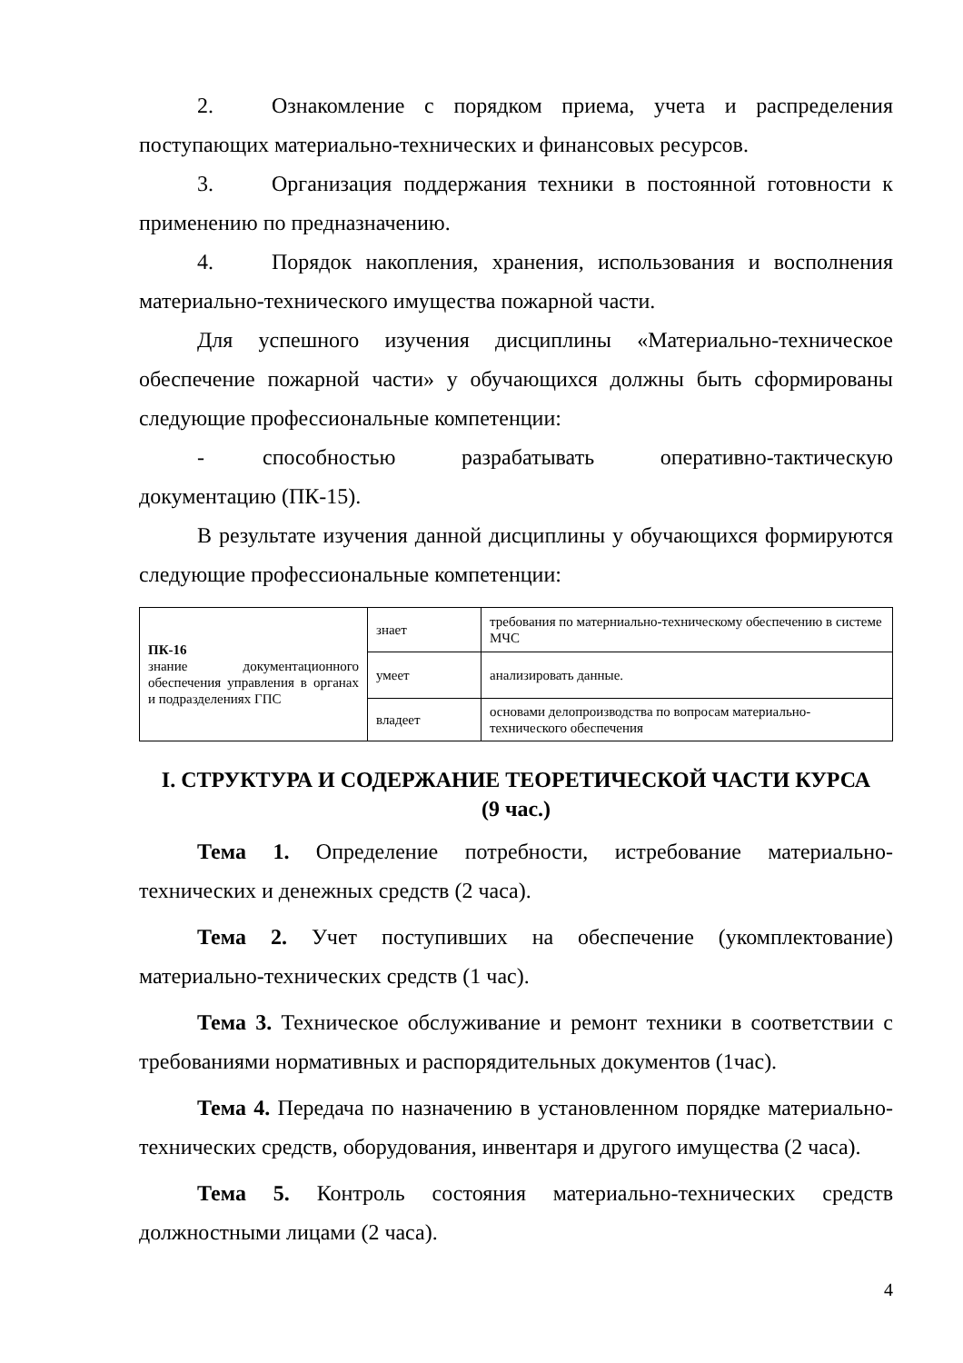2. Ознакомление с порядком приема, учета и распределения поступающих материально-технических и финансовых ресурсов.
3. Организация поддержания техники в постоянной готовности к применению по предназначению.
4. Порядок накопления, хранения, использования и восполнения материально-технического имущества пожарной части.
Для успешного изучения дисциплины «Материально-техническое обеспечение пожарной части» у обучающихся должны быть сформированы следующие профессиональные компетенции:
- способностью разрабатывать оперативно-тактическую документацию (ПК-15).
В результате изучения данной дисциплины у обучающихся формируются следующие профессиональные компетенции:
| ПК-16 знание документационного обеспечения управления в органах и подразделениях ГПС | знает | требования по матерниально-техническому обеспечению в системе МЧС |
| | умеет | анализировать данные. |
| | владеет | основами делопроизводства по вопросам материально-технического обеспечения |
I. СТРУКТУРА И СОДЕРЖАНИЕ ТЕОРЕТИЧЕСКОЙ ЧАСТИ КУРСА
(9 час.)
Тема 1. Определение потребности, истребование материально-технических и денежных средств (2 часа).
Тема 2. Учет поступивших на обеспечение (укомплектование) материально-технических средств (1 час).
Тема 3. Техническое обслуживание и ремонт техники в соответствии с требованиями нормативных и распорядительных документов (1час).
Тема 4. Передача по назначению в установленном порядке материально-технических средств, оборудования, инвентаря и другого имущества (2 часа).
Тема 5. Контроль состояния материально-технических средств должностными лицами (2 часа).
4